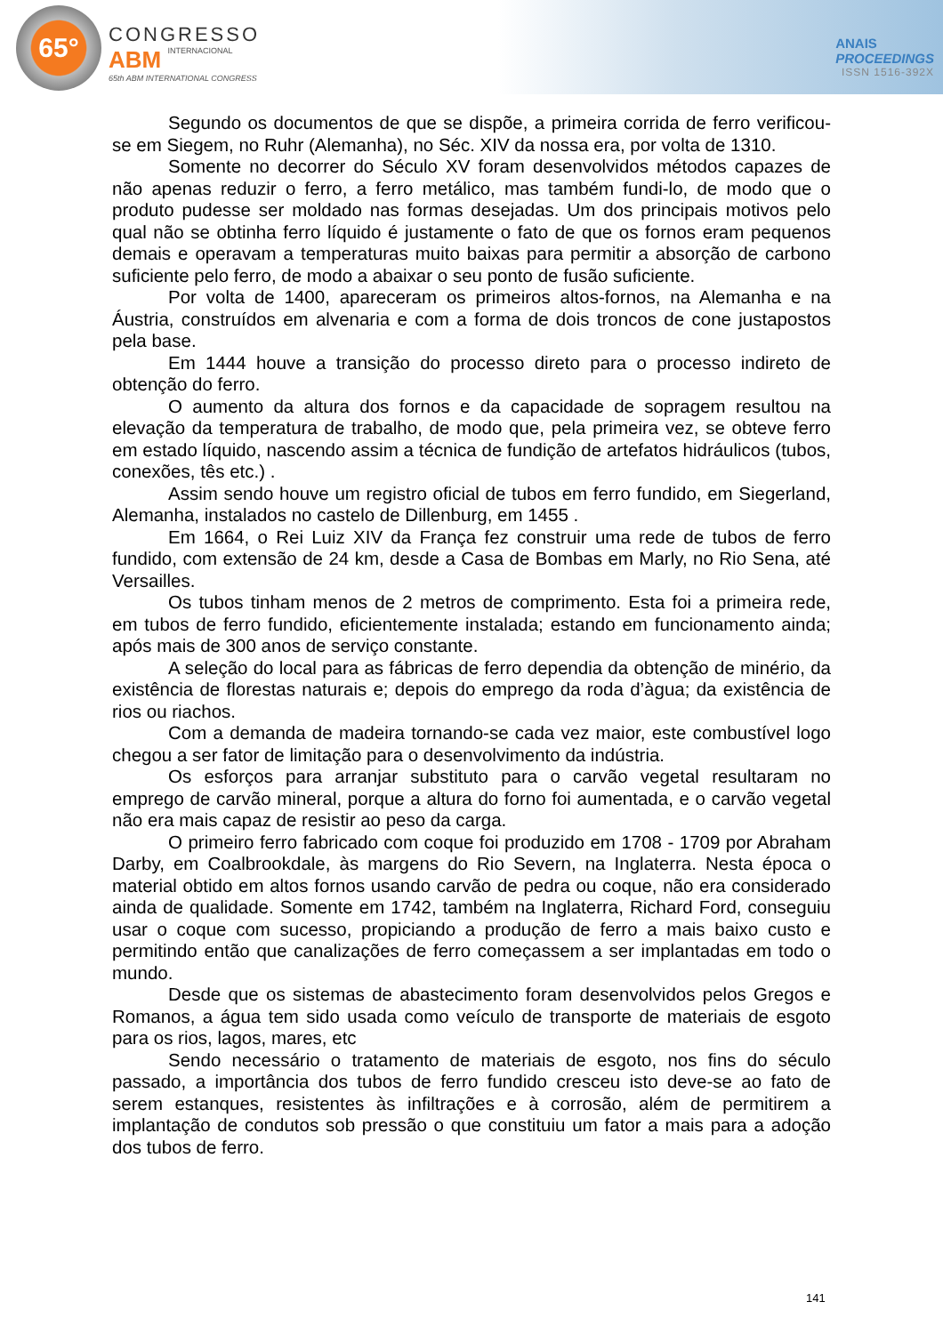65°
CONGRESSO
ABM INTERNACIONAL
65th ABM INTERNATIONAL CONGRESS
ANAIS
PROCEEDINGS
ISSN 1516-392X
Segundo os documentos de que se dispõe, a primeira corrida de ferro verificou-se em Siegem, no Ruhr (Alemanha), no Séc. XIV da nossa era, por volta de 1310.
Somente no decorrer do Século XV foram desenvolvidos métodos capazes de não apenas reduzir o ferro, a ferro metálico, mas também fundi-lo, de modo que o produto pudesse ser moldado nas formas desejadas. Um dos principais motivos pelo qual não se obtinha ferro líquido é justamente o fato de que os fornos eram pequenos demais e operavam a temperaturas muito baixas para permitir a absorção de carbono suficiente pelo ferro, de modo a abaixar o seu ponto de fusão suficiente.
Por volta de 1400, apareceram os primeiros altos-fornos, na Alemanha e na Áustria, construídos em alvenaria e com a forma de dois troncos de cone justapostos pela base.
Em 1444 houve a transição do processo direto para o processo indireto de obtenção do ferro.
O aumento da altura dos fornos e da capacidade de sopragem resultou na elevação da temperatura de trabalho, de modo que, pela primeira vez, se obteve ferro em estado líquido, nascendo assim a técnica de fundição de artefatos hidráulicos (tubos, conexões, tês etc.) .
Assim sendo houve um registro oficial de tubos em ferro fundido, em Siegerland, Alemanha, instalados no castelo de Dillenburg, em 1455 .
Em 1664, o Rei Luiz XIV da França fez construir uma rede de tubos de ferro fundido, com extensão de 24 km, desde a Casa de Bombas em Marly, no Rio Sena, até Versailles.
Os tubos tinham menos de 2 metros de comprimento. Esta foi a primeira rede, em tubos de ferro fundido, eficientemente instalada; estando em funcionamento ainda; após mais de 300 anos de serviço constante.
A seleção do local para as fábricas de ferro dependia da obtenção de minério, da existência de florestas naturais e; depois do emprego da roda d’àgua; da existência de rios ou riachos.
Com a demanda de madeira tornando-se cada vez maior, este combustível logo chegou a ser fator de limitação para o desenvolvimento da indústria.
Os esforços para arranjar substituto para o carvão vegetal resultaram no emprego de carvão mineral, porque a altura do forno foi aumentada, e o carvão vegetal não era mais capaz de resistir ao peso da carga.
O primeiro ferro fabricado com coque foi produzido em 1708 - 1709 por Abraham Darby, em Coalbrookdale, às margens do Rio Severn, na Inglaterra. Nesta época o material obtido em altos fornos usando carvão de pedra ou coque, não era considerado ainda de qualidade. Somente em 1742, também na Inglaterra, Richard Ford, conseguiu usar o coque com sucesso, propiciando a produção de ferro a mais baixo custo e permitindo então que canalizações de ferro começassem a ser implantadas em todo o mundo.
Desde que os sistemas de abastecimento foram desenvolvidos pelos Gregos e Romanos, a água tem sido usada como veículo de transporte de materiais de esgoto para os rios, lagos, mares, etc
Sendo necessário o tratamento de materiais de esgoto, nos fins do século passado, a importância dos tubos de ferro fundido cresceu isto deve-se ao fato de serem estanques, resistentes às infiltrações e à corrosão, além de permitirem a implantação de condutos sob pressão o que constituiu um fator a mais para a adoção dos tubos de ferro.
141